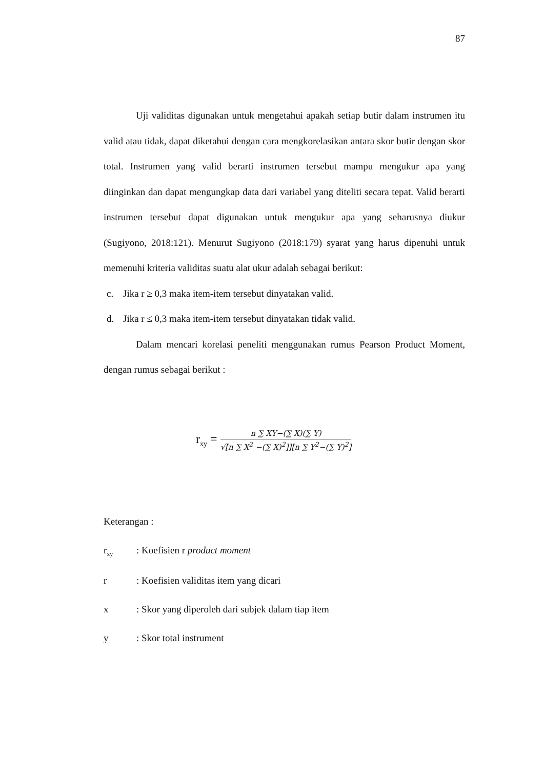87
Uji validitas digunakan untuk mengetahui apakah setiap butir dalam instrumen itu valid atau tidak, dapat diketahui dengan cara mengkorelasikan antara skor butir dengan skor total. Instrumen yang valid berarti instrumen tersebut mampu mengukur apa yang diinginkan dan dapat mengungkap data dari variabel yang diteliti secara tepat. Valid berarti instrumen tersebut dapat digunakan untuk mengukur apa yang seharusnya diukur (Sugiyono, 2018:121). Menurut Sugiyono (2018:179) syarat yang harus dipenuhi untuk memenuhi kriteria validitas suatu alat ukur adalah sebagai berikut:
c. Jika r ≥ 0,3 maka item-item tersebut dinyatakan valid.
d. Jika r ≤ 0,3 maka item-item tersebut dinyatakan tidak valid.
Dalam mencari korelasi peneliti menggunakan rumus Pearson Product Moment, dengan rumus sebagai berikut :
r<sub>xy</sub> =
n ∑ XY−(∑ X)(∑ Y)
√[n ∑ X<sup>2</sup> −(∑ X)<sup>2</sup>]][n ∑ Y<sup>2</sup>−(∑ Y)<sup>2</sup>]
Keterangan :
r<sub>xy</sub>
: Koefisien r product moment
r : Koefisien validitas item yang dicari
x : Skor yang diperoleh dari subjek dalam tiap item
y : Skor total instrument